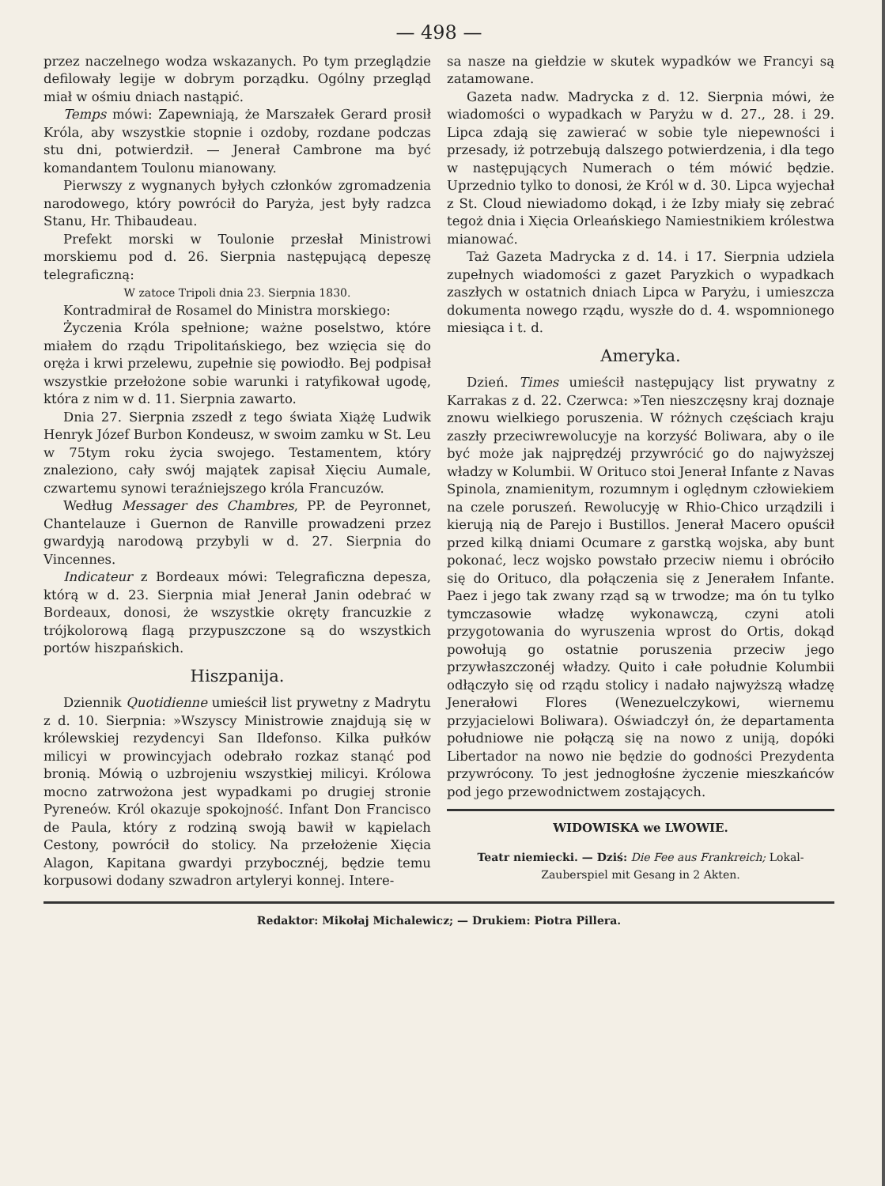— 498 —
przez naczelnego wodza wskazanych. Po tym przeglądzie defilowały legije w dobrym porządku. Ogólny przegląd miał w ośmiu dniach nastąpić.
Temps mówi: Zapewniają, że Marszałek Gerard prosił Króla, aby wszystkie stopnie i ozdoby, rozdane podczas stu dni, potwierdził. — Jenerał Cambrone ma być komandantem Toulonu mianowany.
Pierwszy z wygnanych byłych członków zgromadzenia narodowego, który powrócił do Paryża, jest były radzca Stanu, Hr. Thibaudeau.
Prefekt morski w Toulonie przesłał Ministrowi morskiemu pod d. 26. Sierpnia następującą depeszę telegraficzną:
W zatoce Tripoli dnia 23. Sierpnia 1830.
Kontradmirał de Rosamel do Ministra morskiego:
Życzenia Króla spełnione; ważne poselstwo, które miałem do rządu Tripolitańskiego, bez wzięcia się do oręża i krwi przelewu, zupełnie się powiodło. Bej podpisał wszystkie przełożone sobie warunki i ratyfikował ugodę, która z nim w d. 11. Sierpnia zawarto.
Dnia 27. Sierpnia zszedł z tego świata Xiążę Ludwik Henryk Józef Burbon Kondeusz, w swoim zamku w St. Leu w 75tym roku życia swojego. Testamentem, który znaleziono, cały swój majątek zapisał Xięciu Aumale, czwartemu synowi teraźniejszego króla Francuzów.
Według Messager des Chambres, PP. de Peyronnet, Chantelauze i Guernon de Ranville prowadzeni przez gwardyją narodową przybyli w d. 27. Sierpnia do Vincennes.
Indicateur z Bordeaux mówi: Telegraficzna depesza, którą w d. 23. Sierpnia miał Jenerał Janin odebrać w Bordeaux, donosi, że wszystkie okręty francuzkie z trójkolorową flagą przypuszczone są do wszystkich portów hiszpańskich.
Hiszpanija.
Dziennik Quotidienne umieścił list prywetny z Madrytu z d. 10. Sierpnia: »Wszyscy Ministrowie znajdują się w królewskiej rezydencyi San Ildefonso. Kilka pułków milicyi w prowincyjach odebrało rozkaz stanąć pod bronią. Mówią o uzbrojeniu wszystkiej milicyi. Królowa mocno zatrwożona jest wypadkami po drugiej stronie Pyreneów. Król okazuje spokojność. Infant Don Francisco de Paula, który z rodziną swoją bawił w kąpielach Cestony, powrócił do stolicy. Na przełożenie Xięcia Alagon, Kapitana gwardyi przybocznéj, będzie temu korpusowi dodany szwadron artyleryi konnej. Intere-
sa nasze na giełdzie w skutek wypadków we Francyi są zatamowane.
Gazeta nadw. Madrycka z d. 12. Sierpnia mówi, że wiadomości o wypadkach w Paryżu w d. 27., 28. i 29. Lipca zdają się zawierać w sobie tyle niepewności i przesady, iż potrzebują dalszego potwierdzenia, i dla tego w następujących Numerach o tém mówić będzie. Uprzednio tylko to donosi, że Król w d. 30. Lipca wyjechał z St. Cloud niewiadomo dokąd, i że Izby miały się zebrać tegoż dnia i Xięcia Orleańskiego Namiestnikiem królestwa mianować.
Taż Gazeta Madrycka z d. 14. i 17. Sierpnia udziela zupełnych wiadomości z gazet Paryzkich o wypadkach zaszłych w ostatnich dniach Lipca w Paryżu, i umieszcza dokumenta nowego rządu, wyszłe do d. 4. wspomnionego miesiąca i t. d.
Ameryka.
Dzień. Times umieścił następujący list prywatny z Karrakas z d. 22. Czerwca: »Ten nieszczęsny kraj doznaje znowu wielkiego poruszenia. W różnych częściach kraju zaszły przeciwrewolucyje na korzyść Boliwara, aby o ile być może jak najprędzéj przywrócić go do najwyższej władzy w Kolumbii. W Orituco stoi Jenerał Infante z Navas Spinola, znamienitym, rozumnym i oględnym człowiekiem na czele poruszeń. Rewolucyję w Rhio-Chico urządzili i kierują nią de Parejo i Bustillos. Jenerał Macero opuścił przed kilką dniami Ocumare z garstką wojska, aby bunt pokonać, lecz wojsko powstało przeciw niemu i obróciło się do Orituco, dla połączenia się z Jenerałem Infante. Paez i jego tak zwany rząd są w trwodze; ma ón tu tylko tymczasowie władzę wykonawczą, czyni atoli przygotowania do wyruszenia wprost do Ortis, dokąd powołują go ostatnie poruszenia przeciw jego przywłaszczonéj władzy. Quito i całe południe Kolumbii odłączyło się od rządu stolicy i nadało najwyższą władzę Jenerałowi Flores (Wenezuelczykowi, wiernemu przyjacielowi Boliwara). Oświadczył ón, że departamenta południowe nie połączą się na nowo z uniją, dopóki Libertador na nowo nie będzie do godności Prezydenta przywrócony. To jest jednogłośne życzenie mieszkańców pod jego przewodnictwem zostających.
WIDOWISKA we LWOWIE.
Teatr niemiecki. — Dziś: Die Fee aus Frankreich; Lokal-Zauberspiel mit Gesang in 2 Akten.
Redaktor: Mikołaj Michalewicz; — Drukiem: Piotra Pillera.